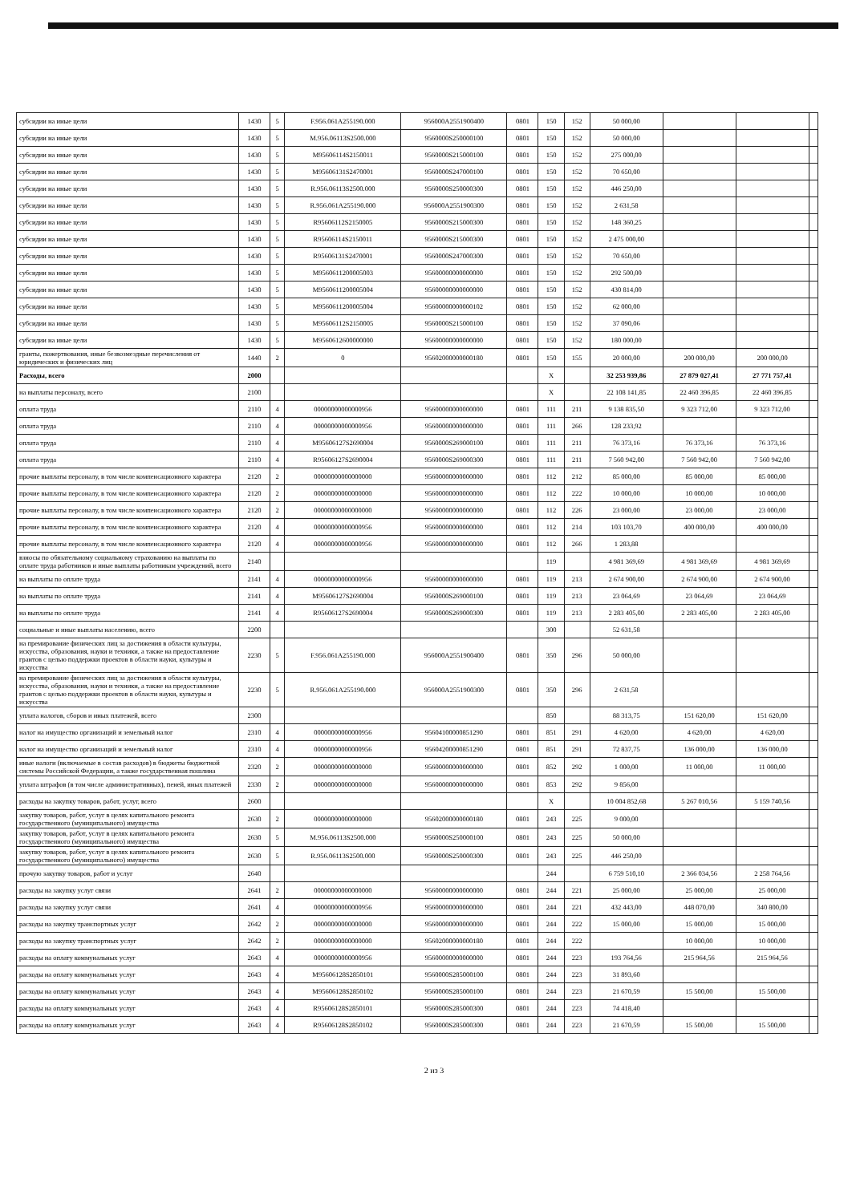| субсидии на иные цели | 1430 | 5 | F.956.061A255190.000 | 956000A2551900400 | 0801 | 150 | 152 | 50 000,00 | | | |
| субсидии на иные цели | 1430 | 5 | M.956.06113S2500.000 | 9560000S250000100 | 0801 | 150 | 152 | 50 000,00 | | | |
| субсидии на иные цели | 1430 | 5 | M95606114S2150011 | 9560000S215000100 | 0801 | 150 | 152 | 275 000,00 | | | |
| субсидии на иные цели | 1430 | 5 | M95606131S2470001 | 9560000S247000100 | 0801 | 150 | 152 | 70 650,00 | | | |
| субсидии на иные цели | 1430 | 5 | R.956.06113S2500.000 | 9560000S250000300 | 0801 | 150 | 152 | 446 250,00 | | | |
| субсидии на иные цели | 1430 | 5 | R.956.061A255190.000 | 956000A2551900300 | 0801 | 150 | 152 | 2 631,58 | | | |
| субсидии на иные цели | 1430 | 5 | R95606112S2150005 | 9560000S215000300 | 0801 | 150 | 152 | 148 360,25 | | | |
| субсидии на иные цели | 1430 | 5 | R95606114S2150011 | 9560000S215000300 | 0801 | 150 | 152 | 2 475 000,00 | | | |
| субсидии на иные цели | 1430 | 5 | R95606131S2470001 | 9560000S247000300 | 0801 | 150 | 152 | 70 650,00 | | | |
| субсидии на иные цели | 1430 | 5 | M9560611200005003 | 95600000000000000 | 0801 | 150 | 152 | 292 500,00 | | | |
| субсидии на иные цели | 1430 | 5 | M9560611200005004 | 95600000000000000 | 0801 | 150 | 152 | 430 814,00 | | | |
| субсидии на иные цели | 1430 | 5 | M9560611200005004 | 95600000000000102 | 0801 | 150 | 152 | 62 000,00 | | | |
| субсидии на иные цели | 1430 | 5 | M95606112S2150005 | 9560000S215000100 | 0801 | 150 | 152 | 37 090,06 | | | |
| субсидии на иные цели | 1430 | 5 | M9560612600000000 | 95600000000000000 | 0801 | 150 | 152 | 180 000,00 | | | |
| гранты, пожертвования, иные безвозмездные перечисления от юридических и физических лиц | 1440 | 2 | 0 | 95602000000000180 | 0801 | 150 | 155 | 20 000,00 | 200 000,00 | 200 000,00 | |
| Расходы, всего | 2000 | | | | | X | | 32 253 939,86 | 27 879 027,41 | 27 771 757,41 | |
| на выплаты персоналу, всего | 2100 | | | | | X | | 22 108 141,85 | 22 460 396,85 | 22 460 396,85 | |
| оплата труда | 2110 | 4 | 00000000000000956 | 95600000000000000 | 0801 | 111 | 211 | 9 138 835,50 | 9 323 712,00 | 9 323 712,00 | |
| оплата труда | 2110 | 4 | 00000000000000956 | 95600000000000000 | 0801 | 111 | 266 | 128 233,92 | | | |
| оплата труда | 2110 | 4 | M95606127S2690004 | 9560000S269000100 | 0801 | 111 | 211 | 76 373,16 | 76 373,16 | 76 373,16 | |
| оплата труда | 2110 | 4 | R95606127S2690004 | 9560000S269000300 | 0801 | 111 | 211 | 7 560 942,00 | 7 560 942,00 | 7 560 942,00 | |
| прочие выплаты персоналу, в том числе компенсационного характера | 2120 | 2 | 00000000000000000 | 95600000000000000 | 0801 | 112 | 212 | 85 000,00 | 85 000,00 | 85 000,00 | |
| прочие выплаты персоналу, в том числе компенсационного характера | 2120 | 2 | 00000000000000000 | 95600000000000000 | 0801 | 112 | 222 | 10 000,00 | 10 000,00 | 10 000,00 | |
| прочие выплаты персоналу, в том числе компенсационного характера | 2120 | 2 | 00000000000000000 | 95600000000000000 | 0801 | 112 | 226 | 23 000,00 | 23 000,00 | 23 000,00 | |
| прочие выплаты персоналу, в том числе компенсационного характера | 2120 | 4 | 00000000000000956 | 95600000000000000 | 0801 | 112 | 214 | 103 103,70 | 400 000,00 | 400 000,00 | |
| прочие выплаты персоналу, в том числе компенсационного характера | 2120 | 4 | 00000000000000956 | 95600000000000000 | 0801 | 112 | 266 | 1 283,88 | | | |
| взносы по обязательному социальному страхованию на выплаты по оплате труда работников и иные выплаты работникам учреждений, всего | 2140 | | | | | 119 | | 4 981 369,69 | 4 981 369,69 | 4 981 369,69 | |
| на выплаты по оплате труда | 2141 | 4 | 00000000000000956 | 95600000000000000 | 0801 | 119 | 213 | 2 674 900,00 | 2 674 900,00 | 2 674 900,00 | |
| на выплаты по оплате труда | 2141 | 4 | M95606127S2690004 | 9560000S269000100 | 0801 | 119 | 213 | 23 064,69 | 23 064,69 | 23 064,69 | |
| на выплаты по оплате труда | 2141 | 4 | R95606127S2690004 | 9560000S269000300 | 0801 | 119 | 213 | 2 283 405,00 | 2 283 405,00 | 2 283 405,00 | |
| социальные и иные выплаты населению, всего | 2200 | | | | | 300 | | 52 631,58 | | | |
| на премирование физических лиц за достижения в области культуры, искусства, образования, науки и техники, а также на предоставление грантов с целью поддержки проектов в области науки, культуры и искусства | 2230 | 5 | F.956.061A255190.000 | 956000A2551900400 | 0801 | 350 | 296 | 50 000,00 | | | |
| на премирование физических лиц за достижения в области культуры, искусства, образования, науки и техники, а также на предоставление грантов с целью поддержки проектов в области науки, культуры и искусства | 2230 | 5 | R.956.061A255190.000 | 956000A2551900300 | 0801 | 350 | 296 | 2 631,58 | | | |
| уплата налогов, сборов и иных платежей, всего | 2300 | | | | | 850 | | 88 313,75 | 151 620,00 | 151 620,00 | |
| налог на имущество организаций и земельный налог | 2310 | 4 | 00000000000000956 | 95604100000851290 | 0801 | 851 | 291 | 4 620,00 | 4 620,00 | 4 620,00 | |
| налог на имущество организаций и земельный налог | 2310 | 4 | 00000000000000956 | 95604200000851290 | 0801 | 851 | 291 | 72 837,75 | 136 000,00 | 136 000,00 | |
| иные налоги (включаемые в состав расходов) в бюджеты бюджетной системы Российской Федерации, а также государственная пошлина | 2320 | 2 | 00000000000000000 | 95600000000000000 | 0801 | 852 | 292 | 1 000,00 | 11 000,00 | 11 000,00 | |
| уплата штрафов (в том числе административных), пеней, иных платежей | 2330 | 2 | 00000000000000000 | 95600000000000000 | 0801 | 853 | 292 | 9 856,00 | | | |
| расходы на закупку товаров, работ, услуг, всего | 2600 | | | | | X | | 10 004 852,68 | 5 267 010,56 | 5 159 740,56 | |
| закупку товаров, работ, услуг в целях капитального ремонта государственного (муниципального) имущества | 2630 | 2 | 00000000000000000 | 95602000000000180 | 0801 | 243 | 225 | 9 000,00 | | | |
| закупку товаров, работ, услуг в целях капитального ремонта государственного (муниципального) имущества | 2630 | 5 | M.956.06113S2500.000 | 9560000S250000100 | 0801 | 243 | 225 | 50 000,00 | | | |
| закупку товаров, работ, услуг в целях капитального ремонта государственного (муниципального) имущества | 2630 | 5 | R.956.06113S2500.000 | 9560000S250000300 | 0801 | 243 | 225 | 446 250,00 | | | |
| прочую закупку товаров, работ и услуг | 2640 | | | | | 244 | | 6 759 510,10 | 2 366 034,56 | 2 258 764,56 | |
| расходы на закупку услуг связи | 2641 | 2 | 00000000000000000 | 95600000000000000 | 0801 | 244 | 221 | 25 000,00 | 25 000,00 | 25 000,00 | |
| расходы на закупку услуг связи | 2641 | 4 | 00000000000000956 | 95600000000000000 | 0801 | 244 | 221 | 432 443,00 | 448 070,00 | 340 800,00 | |
| расходы на закупку транспортных услуг | 2642 | 2 | 00000000000000000 | 95600000000000000 | 0801 | 244 | 222 | 15 000,00 | 15 000,00 | 15 000,00 | |
| расходы на закупку транспортных услуг | 2642 | 2 | 00000000000000000 | 95602000000000180 | 0801 | 244 | 222 | | 10 000,00 | 10 000,00 | |
| расходы на оплату коммунальных услуг | 2643 | 4 | 00000000000000956 | 95600000000000000 | 0801 | 244 | 223 | 193 764,56 | 215 964,56 | 215 964,56 | |
| расходы на оплату коммунальных услуг | 2643 | 4 | M95606128S2850101 | 9560000S285000100 | 0801 | 244 | 223 | 31 893,60 | | | |
| расходы на оплату коммунальных услуг | 2643 | 4 | M95606128S2850102 | 9560000S285000100 | 0801 | 244 | 223 | 21 670,59 | 15 500,00 | 15 500,00 | |
| расходы на оплату коммунальных услуг | 2643 | 4 | R95606128S2850101 | 9560000S285000300 | 0801 | 244 | 223 | 74 418,40 | | | |
| расходы на оплату коммунальных услуг | 2643 | 4 | R95606128S2850102 | 9560000S285000300 | 0801 | 244 | 223 | 21 670,59 | 15 500,00 | 15 500,00 | |
2 из 3